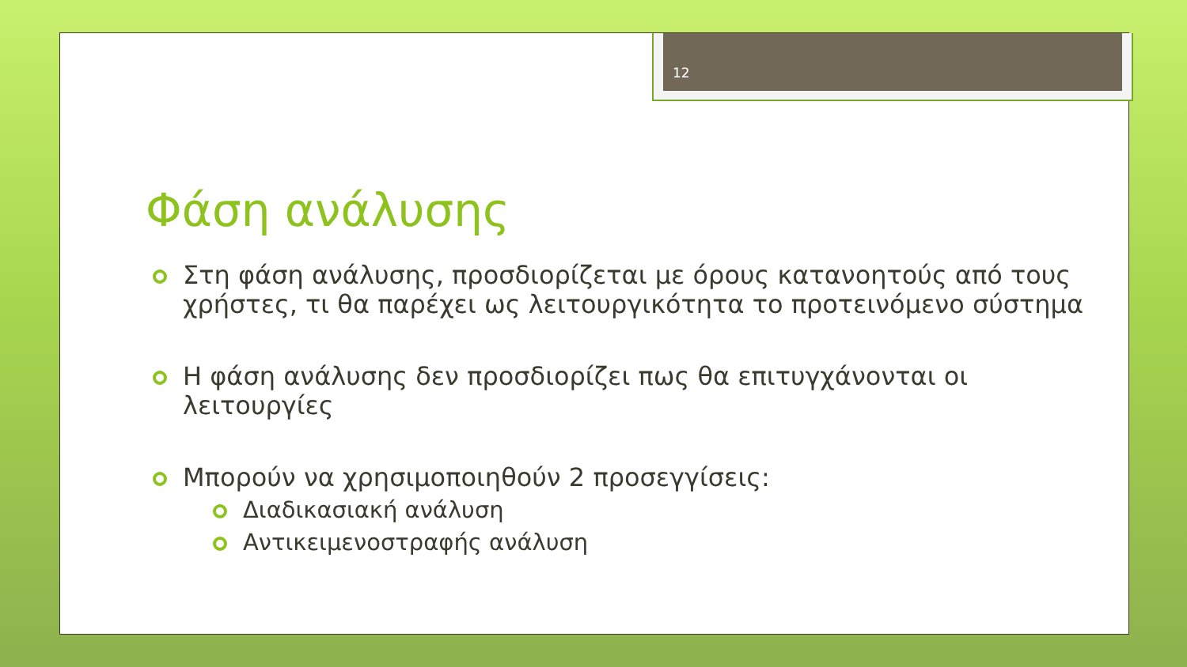12
Φάση ανάλυσης
Στη φάση ανάλυσης, προσδιορίζεται με όρους κατανοητούς από τους χρήστες, τι θα παρέχει ως λειτουργικότητα το προτεινόμενο σύστημα
Η φάση ανάλυσης δεν προσδιορίζει πως θα επιτυγχάνονται οι λειτουργίες
Μπορούν να χρησιμοποιηθούν 2 προσεγγίσεις:
Διαδικασιακή ανάλυση
Αντικειμενοστραφής ανάλυση